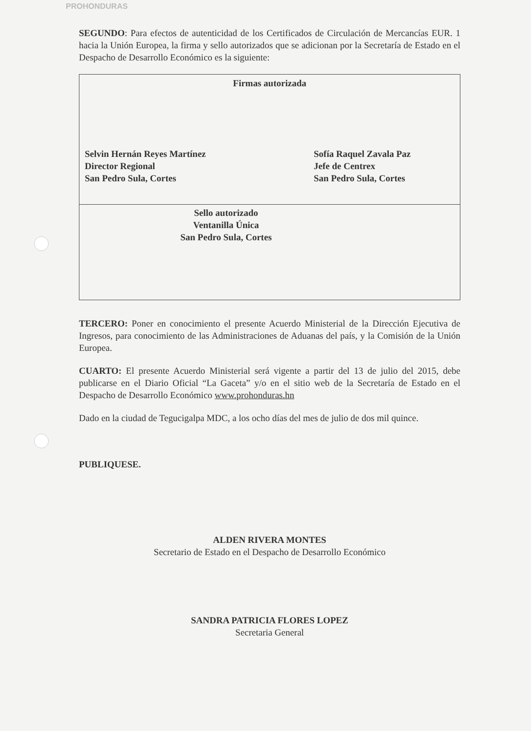PROHONDURAS
SEGUNDO: Para efectos de autenticidad de los Certificados de Circulación de Mercancías EUR. 1 hacia la Unión Europea, la firma y sello autorizados que se adicionan por la Secretaría de Estado en el Despacho de Desarrollo Económico es la siguiente:
| Firmas autorizada Selvin Hernán Reyes Martínez Director Regional San Pedro Sula, Cortes Sofía Raquel Zavala Paz Jefe de Centrex San Pedro Sula, Cortes |
| Sello autorizado Ventanilla Única San Pedro Sula, Cortes |
TERCERO: Poner en conocimiento el presente Acuerdo Ministerial de la Dirección Ejecutiva de Ingresos, para conocimiento de las Administraciones de Aduanas del país, y la Comisión de la Unión Europea.
CUARTO: El presente Acuerdo Ministerial será vigente a partir del 13 de julio del 2015, debe publicarse en el Diario Oficial “La Gaceta” y/o en el sitio web de la Secretaría de Estado en el Despacho de Desarrollo Económico www.prohonduras.hn
Dado en la ciudad de Tegucigalpa MDC, a los ocho días del mes de julio de dos mil quince.
PUBLIQUESE.
ALDEN RIVERA MONTES
Secretario de Estado en el Despacho de Desarrollo Económico
SANDRA PATRICIA FLORES LOPEZ
Secretaria General